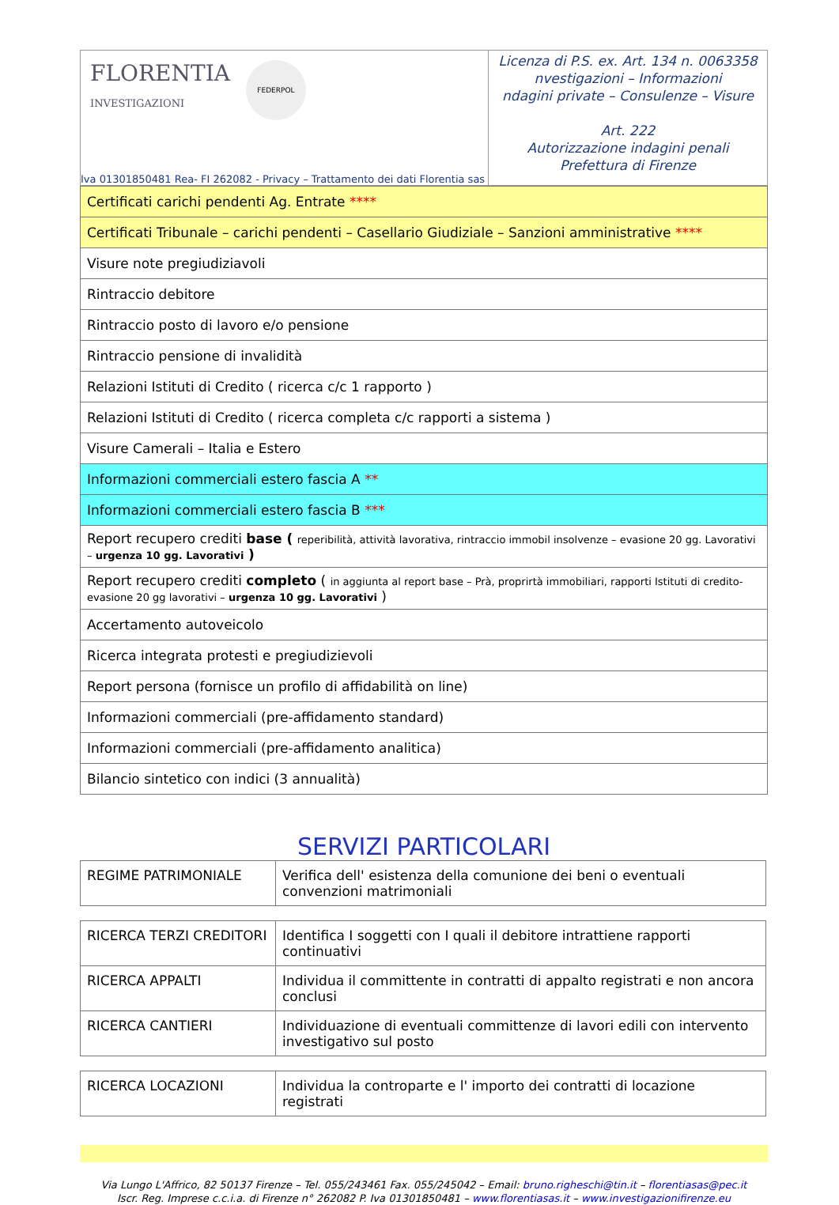FLORENTIA
INVESTIGAZIONI
FEDERPOL
Iva 01301850481 Rea- FI 262082 - Privacy – Trattamento dei dati Florentia sas
Licenza di P.S. ex. Art. 134 n. 0063358
nvestigazioni – Informazioni
ndagini private – Consulenze – Visure
Art. 222
Autorizzazione indagini penali
Prefettura di Firenze
| Certificati carichi pendenti Ag. Entrate **** |
| Certificati Tribunale – carichi pendenti – Casellario Giudiziale – Sanzioni amministrative **** |
| Visure note pregiudiziavoli |
| Rintraccio debitore |
| Rintraccio posto di lavoro e/o pensione |
| Rintraccio pensione di invalidità |
| Relazioni Istituti di Credito ( ricerca c/c 1 rapporto ) |
| Relazioni Istituti di Credito ( ricerca completa c/c rapporti a sistema ) |
| Visure Camerali – Italia e Estero |
| Informazioni commerciali estero fascia A ** |
| Informazioni commerciali estero fascia B *** |
| Report recupero crediti base ( reperibilità, attività lavorativa, rintraccio immobil insolvenze – evasione 20 gg. Lavorativi – urgenza 10 gg. Lavorativi ) |
| Report recupero crediti completo ( in aggiunta al report base – Prà, proprirtà immobiliari, rapporti Istituti di credito- evasione 20 gg lavorativi – urgenza 10 gg. Lavorativi ) |
| Accertamento autoveicolo |
| Ricerca integrata protesti e pregiudizievoli |
| Report persona (fornisce un profilo di affidabilità on line) |
| Informazioni commerciali (pre-affidamento standard) |
| Informazioni commerciali (pre-affidamento analitica) |
| Bilancio sintetico con indici (3 annualità) |
SERVIZI PARTICOLARI
| REGIME PATRIMONIALE | Verifica dell' esistenza della comunione dei beni o eventuali convenzioni matrimoniali |
| RICERCA TERZI CREDITORI | Identifica I soggetti con I quali il debitore intrattiene rapporti continuativi |
| RICERCA APPALTI | Individua il committente in contratti di appalto registrati e non ancora conclusi |
| RICERCA CANTIERI | Individuazione di eventuali committenze di lavori edili con intervento investigativo sul posto |
| RICERCA LOCAZIONI | Individua la controparte e l' importo dei contratti di locazione registrati |
Via Lungo L'Affrico, 82 50137 Firenze – Tel. 055/243461 Fax. 055/245042 – Email: bruno.righeschi@tin.it – florentiasas@pec.it
Iscr. Reg. Imprese c.c.i.a. di Firenze n° 262082 P. Iva 01301850481 – www.florentiasas.it – www.investigazionifirenze.eu